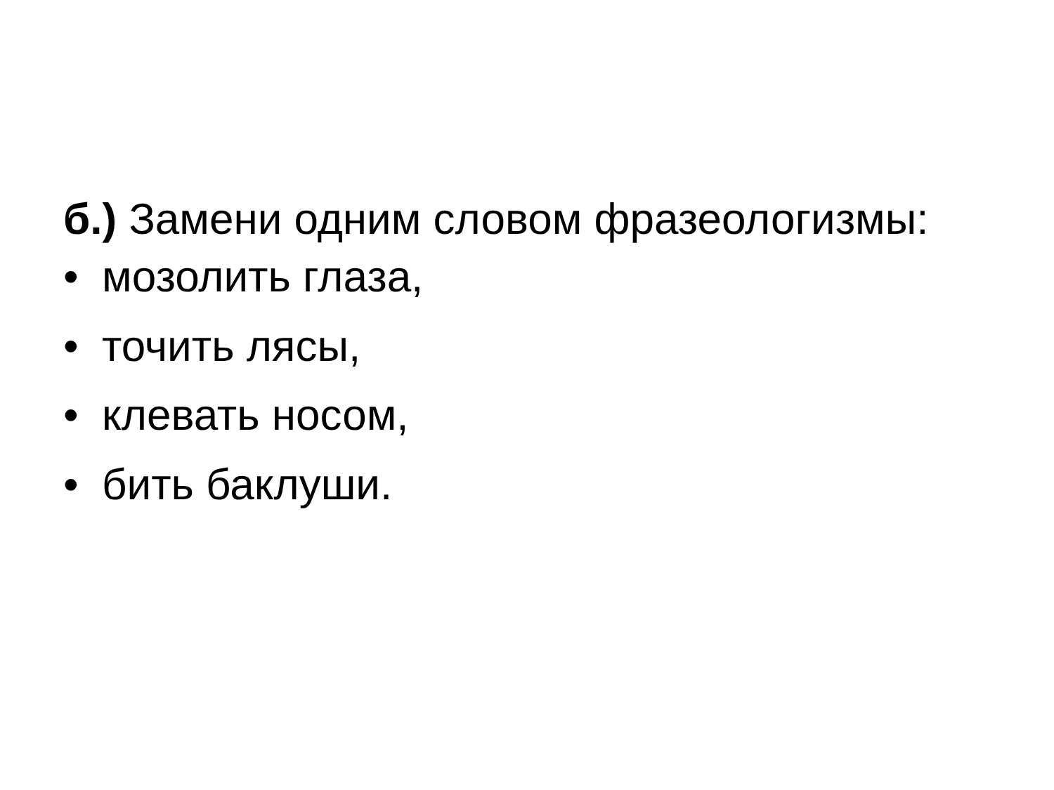б.) Замени одним словом фразеологизмы:
• мозолить глаза,
• точить лясы,
• клевать носом,
• бить баклуши.